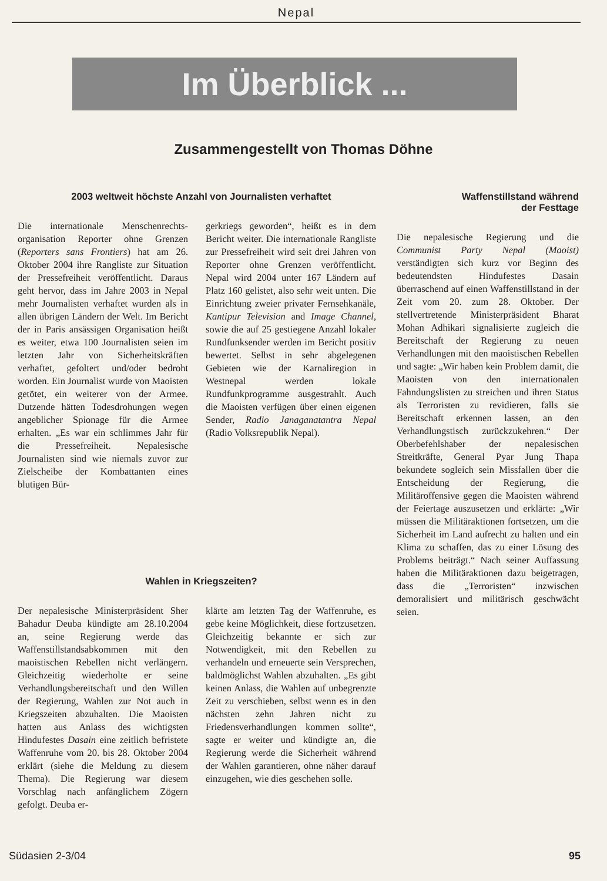Nepal
Im Überblick ...
Zusammengestellt von Thomas Döhne
2003 weltweit höchste Anzahl von Journalisten verhaftet
Die internationale Menschenrechts-organisation Reporter ohne Grenzen (Reporters sans Frontiers) hat am 26. Oktober 2004 ihre Rangliste zur Situation der Pressefreiheit veröffentlicht. Daraus geht hervor, dass im Jahre 2003 in Nepal mehr Journalisten verhaftet wurden als in allen übrigen Ländern der Welt. Im Bericht der in Paris ansässigen Organisation heißt es weiter, etwa 100 Journalisten seien im letzten Jahr von Sicherheitskräften verhaftet, gefoltert und/oder bedroht worden. Ein Journalist wurde von Maoisten getötet, ein weiterer von der Armee. Dutzende hätten Todesdrohungen wegen angeblicher Spionage für die Armee erhalten. „Es war ein schlimmes Jahr für die Pressefreiheit. Nepalesische Journalisten sind wie niemals zuvor zur Zielscheibe der Kombattanten eines blutigen Bür-
gerkriegs geworden“, heißt es in dem Bericht weiter. Die internationale Rangliste zur Pressefreiheit wird seit drei Jahren von Reporter ohne Grenzen veröffentlicht. Nepal wird 2004 unter 167 Ländern auf Platz 160 gelistet, also sehr weit unten. Die Einrichtung zweier privater Fernsehkanäle, Kantipur Television and Image Channel, sowie die auf 25 gestiegene Anzahl lokaler Rundfunksender werden im Bericht positiv bewertet. Selbst in sehr abgelegenen Gebieten wie der Karnaliregion in Westnepal werden lokale Rundfunkprogramme ausgestrahlt. Auch die Maoisten verfügen über einen eigenen Sender, Radio Janaganatantra Nepal (Radio Volksrepublik Nepal).
Wahlen in Kriegszeiten?
Der nepalesische Ministerpräsident Sher Bahadur Deuba kündigte am 28.10.2004 an, seine Regierung werde das Waffenstillstandsabkommen mit den maoistischen Rebellen nicht verlängern. Gleichzeitig wiederholte er seine Verhandlungsbereitschaft und den Willen der Regierung, Wahlen zur Not auch in Kriegszeiten abzuhalten. Die Maoisten hatten aus Anlass des wichtigsten Hindufestes Dasain eine zeitlich befristete Waffenruhe vom 20. bis 28. Oktober 2004 erklärt (siehe die Meldung zu diesem Thema). Die Regierung war diesem Vorschlag nach anfänglichem Zögern gefolgt. Deuba er-
klärte am letzten Tag der Waffenruhe, es gebe keine Möglichkeit, diese fortzusetzen. Gleichzeitig bekannte er sich zur Notwendigkeit, mit den Rebellen zu verhandeln und erneuerte sein Versprechen, baldmöglichst Wahlen abzuhalten. „Es gibt keinen Anlass, die Wahlen auf unbegrenzte Zeit zu verschieben, selbst wenn es in den nächsten zehn Jahren nicht zu Friedensverhandlungen kommen sollte“, sagte er weiter und kündigte an, die Regierung werde die Sicherheit während der Wahlen garantieren, ohne näher darauf einzugehen, wie dies geschehen solle.
Waffenstillstand während
der Festtage
Die nepalesische Regierung und die Communist Party Nepal (Maoist) verständigten sich kurz vor Beginn des bedeutendsten Hindufestes Dasain überraschend auf einen Waffenstillstand in der Zeit vom 20. zum 28. Oktober. Der stellvertretende Ministerpräsident Bharat Mohan Adhikari signalisierte zugleich die Bereitschaft der Regierung zu neuen Verhandlungen mit den maoistischen Rebellen und sagte: „Wir haben kein Problem damit, die Maoisten von den internationalen Fahndungslisten zu streichen und ihren Status als Terroristen zu revidieren, falls sie Bereitschaft erkennen lassen, an den Verhandlungstisch zurückzukehren.“ Der Oberbefehlshaber der nepalesischen Streitkräfte, General Pyar Jung Thapa bekundete sogleich sein Missfallen über die Entscheidung der Regierung, die Militäroffensive gegen die Maoisten während der Feiertage auszusetzen und erklärte: „Wir müssen die Militäraktionen fortsetzen, um die Sicherheit im Land aufrecht zu halten und ein Klima zu schaffen, das zu einer Lösung des Problems beiträgt.“ Nach seiner Auffassung haben die Militäraktionen dazu beigetragen, dass die „Terroristen“ inzwischen demoralisiert und militärisch geschwächt seien.
Südasien 2-3/04 95